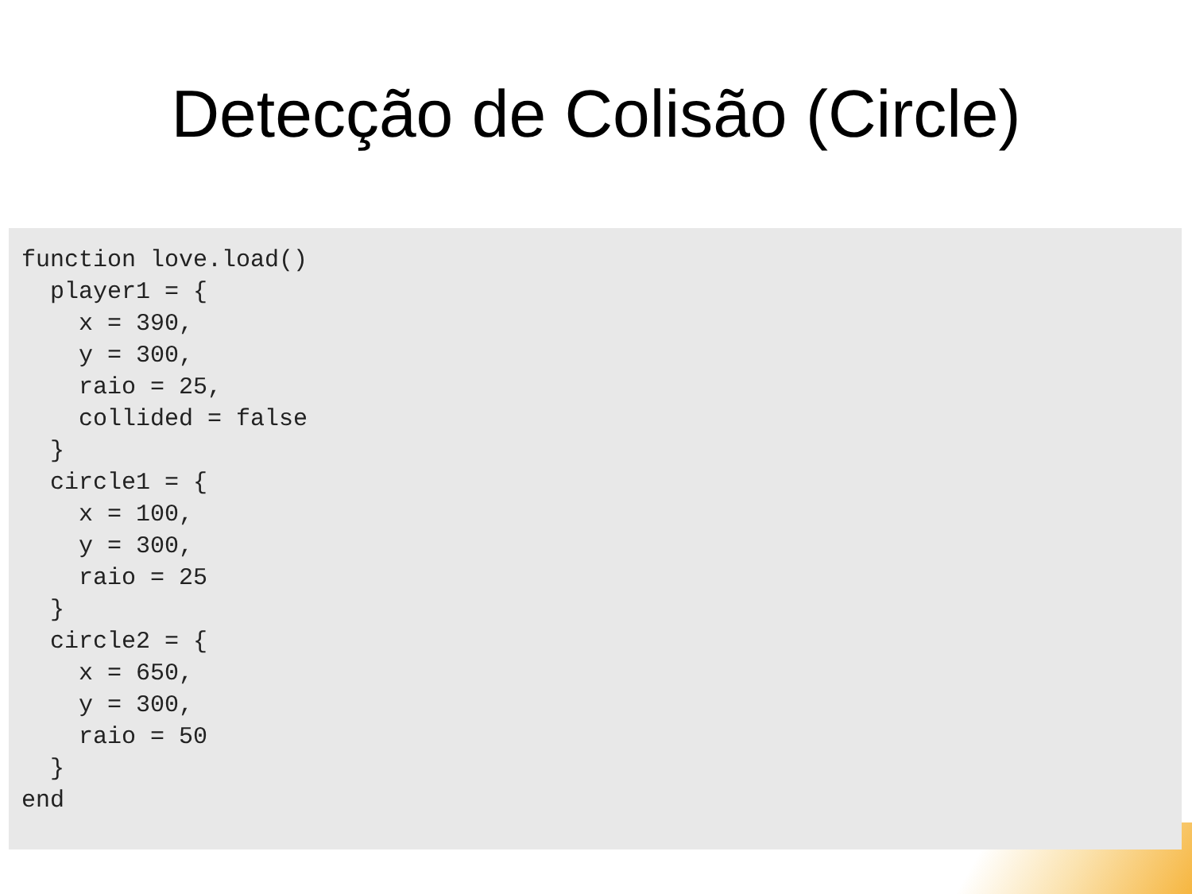Detecção de Colisão (Circle)
function love.load()
  player1 = {
    x = 390,
    y = 300,
    raio = 25,
    collided = false
  }
  circle1 = {
    x = 100,
    y = 300,
    raio = 25
  }
  circle2 = {
    x = 650,
    y = 300,
    raio = 50
  }
end